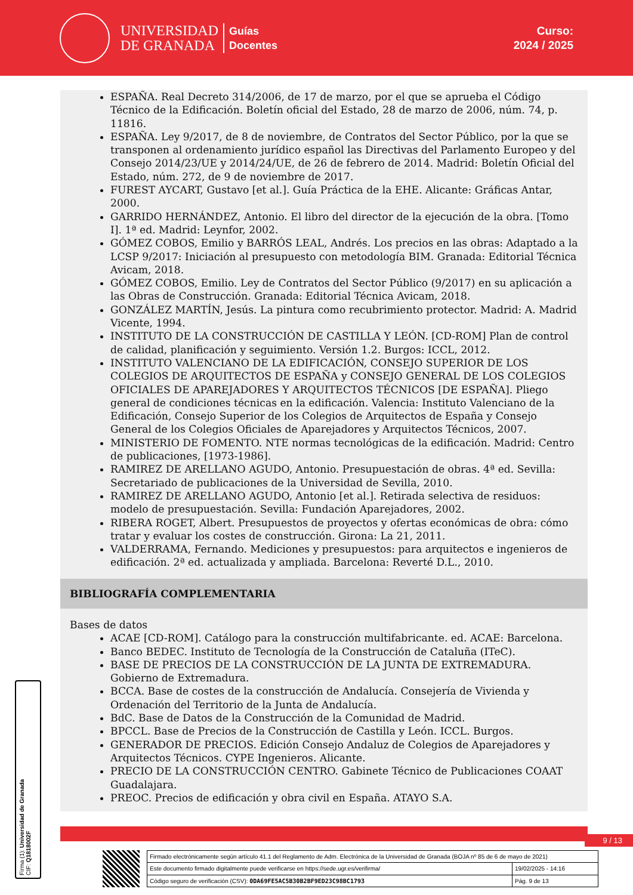UNIVERSIDAD
DE GRANADA
Guías
Docentes
Curso:
2024 / 2025
ESPAÑA. Real Decreto 314/2006, de 17 de marzo, por el que se aprueba el Código Técnico de la Edificación. Boletín oficial del Estado, 28 de marzo de 2006, núm. 74, p. 11816.
ESPAÑA. Ley 9/2017, de 8 de noviembre, de Contratos del Sector Público, por la que se transponen al ordenamiento jurídico español las Directivas del Parlamento Europeo y del Consejo 2014/23/UE y 2014/24/UE, de 26 de febrero de 2014. Madrid: Boletín Oficial del Estado, núm. 272, de 9 de noviembre de 2017.
FUREST AYCART, Gustavo [et al.]. Guía Práctica de la EHE. Alicante: Gráficas Antar, 2000.
GARRIDO HERNÁNDEZ, Antonio. El libro del director de la ejecución de la obra. [Tomo I]. 1ª ed. Madrid: Leynfor, 2002.
GÓMEZ COBOS, Emilio y BARRÓS LEAL, Andrés. Los precios en las obras: Adaptado a la LCSP 9/2017: Iniciación al presupuesto con metodología BIM. Granada: Editorial Técnica Avicam, 2018.
GÓMEZ COBOS, Emilio. Ley de Contratos del Sector Público (9/2017) en su aplicación a las Obras de Construcción. Granada: Editorial Técnica Avicam, 2018.
GONZÁLEZ MARTÍN, Jesús. La pintura como recubrimiento protector. Madrid: A. Madrid Vicente, 1994.
INSTITUTO DE LA CONSTRUCCIÓN DE CASTILLA Y LEÓN. [CD-ROM] Plan de control de calidad, planificación y seguimiento. Versión 1.2. Burgos: ICCL, 2012.
INSTITUTO VALENCIANO DE LA EDIFICACIÓN, CONSEJO SUPERIOR DE LOS COLEGIOS DE ARQUITECTOS DE ESPAÑA y CONSEJO GENERAL DE LOS COLEGIOS OFICIALES DE APAREJADORES Y ARQUITECTOS TÉCNICOS [DE ESPAÑA]. Pliego general de condiciones técnicas en la edificación. Valencia: Instituto Valenciano de la Edificación, Consejo Superior de los Colegios de Arquitectos de España y Consejo General de los Colegios Oficiales de Aparejadores y Arquitectos Técnicos, 2007.
MINISTERIO DE FOMENTO. NTE normas tecnológicas de la edificación. Madrid: Centro de publicaciones, [1973-1986].
RAMIREZ DE ARELLANO AGUDO, Antonio. Presupuestación de obras. 4ª ed. Sevilla: Secretariado de publicaciones de la Universidad de Sevilla, 2010.
RAMIREZ DE ARELLANO AGUDO, Antonio [et al.]. Retirada selectiva de residuos: modelo de presupuestación. Sevilla: Fundación Aparejadores, 2002.
RIBERA ROGET, Albert. Presupuestos de proyectos y ofertas económicas de obra: cómo tratar y evaluar los costes de construcción. Girona: La 21, 2011.
VALDERRAMA, Fernando. Mediciones y presupuestos: para arquitectos e ingenieros de edificación. 2ª ed. actualizada y ampliada. Barcelona: Reverté D.L., 2010.
BIBLIOGRAFÍA COMPLEMENTARIA
Bases de datos
ACAE [CD-ROM]. Catálogo para la construcción multifabricante. ed. ACAE: Barcelona.
Banco BEDEC. Instituto de Tecnología de la Construcción de Cataluña (ITeC).
BASE DE PRECIOS DE LA CONSTRUCCIÓN DE LA JUNTA DE EXTREMADURA. Gobierno de Extremadura.
BCCA. Base de costes de la construcción de Andalucía. Consejería de Vivienda y Ordenación del Territorio de la Junta de Andalucía.
BdC. Base de Datos de la Construcción de la Comunidad de Madrid.
BPCCL. Base de Precios de la Construcción de Castilla y León. ICCL. Burgos.
GENERADOR DE PRECIOS. Edición Consejo Andaluz de Colegios de Aparejadores y Arquitectos Técnicos. CYPE Ingenieros. Alicante.
PRECIO DE LA CONSTRUCCIÓN CENTRO. Gabinete Técnico de Publicaciones COAAT Guadalajara.
PREOC. Precios de edificación y obra civil en España. ATAYO S.A.
9 / 13
Firma (1): Universidad de Granada
CIF: Q1818002F
| Firmado electrónicamente según artículo 41.1 del Reglamento de Adm. Electrónica de la Universidad de Granada (BOJA nº 85 de 6 de mayo de 2021) | |
| Este documento firmado digitalmente puede verificarse en https://sede.ugr.es/verifirma/ | 19/02/2025 - 14:16 |
| Código seguro de verificación (CSV): 0DA69FE5AC5B30B2BF9ED23C98BC1793 | Pág. 9 de 13 |